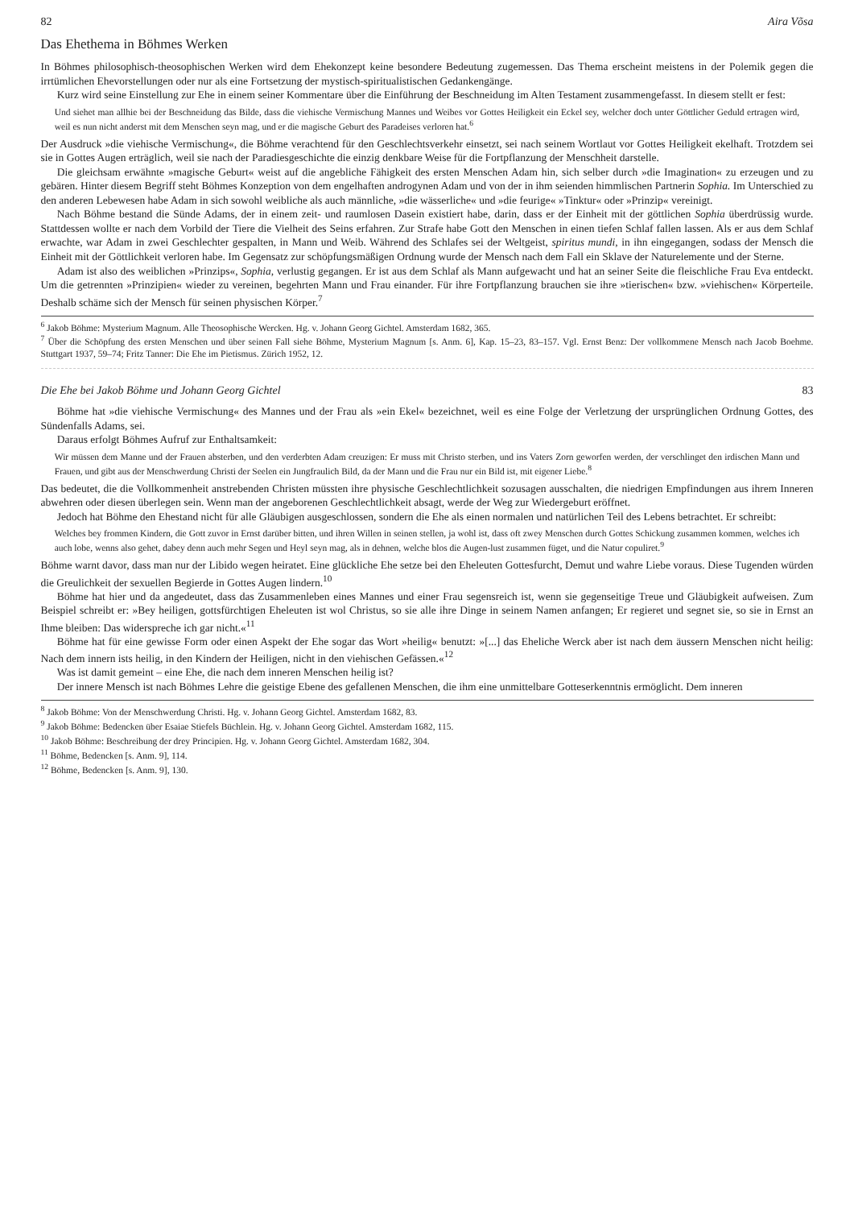82 Aira Võsa
Das Ehethema in Böhmes Werken
In Böhmes philosophisch-theosophischen Werken wird dem Ehekonzept keine besondere Bedeutung zugemessen. Das Thema erscheint meistens in der Polemik gegen die irrtümlichen Ehevorstellungen oder nur als eine Fortsetzung der mystisch-spiritualistischen Gedankengänge.
Kurz wird seine Einstellung zur Ehe in einem seiner Kommentare über die Einführung der Beschneidung im Alten Testament zusammengefasst. In diesem stellt er fest:
Und siehet man allhie bei der Beschneidung das Bilde, dass die viehische Vermischung Mannes und Weibes vor Gottes Heiligkeit ein Eckel sey, welcher doch unter Göttlicher Geduld ertragen wird, weil es nun nicht anderst mit dem Menschen seyn mag, und er die magische Geburt des Paradeises verloren hat.<sup>6</sup>
Der Ausdruck »die viehische Vermischung«, die Böhme verachtend für den Geschlechtsverkehr einsetzt, sei nach seinem Wortlaut vor Gottes Heiligkeit ekelhaft. Trotzdem sei sie in Gottes Augen erträglich, weil sie nach der Paradiesgeschichte die einzig denkbare Weise für die Fortpflanzung der Menschheit darstelle.
Die gleichsam erwähnte »magische Geburt« weist auf die angebliche Fähigkeit des ersten Menschen Adam hin, sich selber durch »die Imagination« zu erzeugen und zu gebären. Hinter diesem Begriff steht Böhmes Konzeption von dem engelhaften androgynen Adam und von der in ihm seienden himmlischen Partnerin Sophia. Im Unterschied zu den anderen Lebewesen habe Adam in sich sowohl weibliche als auch männliche, »die wässerliche« und »die feurige« »Tinktur« oder »Prinzip« vereinigt.
Nach Böhme bestand die Sünde Adams, der in einem zeit- und raumlosen Dasein existiert habe, darin, dass er der Einheit mit der göttlichen Sophia überdrüssig wurde. Stattdessen wollte er nach dem Vorbild der Tiere die Vielheit des Seins erfahren. Zur Strafe habe Gott den Menschen in einen tiefen Schlaf fallen lassen. Als er aus dem Schlaf erwachte, war Adam in zwei Geschlechter gespalten, in Mann und Weib. Während des Schlafes sei der Weltgeist, spiritus mundi, in ihn eingegangen, sodass der Mensch die Einheit mit der Göttlichkeit verloren habe. Im Gegensatz zur schöpfungsmäßigen Ordnung wurde der Mensch nach dem Fall ein Sklave der Naturelemente und der Sterne.
Adam ist also des weiblichen »Prinzips«, Sophia, verlustig gegangen. Er ist aus dem Schlaf als Mann aufgewacht und hat an seiner Seite die fleischliche Frau Eva entdeckt. Um die getrennten »Prinzipien« wieder zu vereinen, begehrten Mann und Frau einander. Für ihre Fortpflanzung brauchen sie ihre »tierischen« bzw. »viehischen« Körperteile. Deshalb schäme sich der Mensch für seinen physischen Körper.<sup>7</sup>
<sup>6</sup> Jakob Böhme: Mysterium Magnum. Alle Theosophische Wercken. Hg. v. Johann Georg Gichtel. Amsterdam 1682, 365.
<sup>7</sup> Über die Schöpfung des ersten Menschen und über seinen Fall siehe Böhme, Mysterium Magnum [s. Anm. 6], Kap. 15–23, 83–157. Vgl. Ernst Benz: Der vollkommene Mensch nach Jacob Boehme. Stuttgart 1937, 59–74; Fritz Tanner: Die Ehe im Pietismus. Zürich 1952, 12.
Die Ehe bei Jakob Böhme und Johann Georg Gichtel 83
Böhme hat »die viehische Vermischung« des Mannes und der Frau als »ein Ekel« bezeichnet, weil es eine Folge der Verletzung der ursprünglichen Ordnung Gottes, des Sündenfalls Adams, sei.
Daraus erfolgt Böhmes Aufruf zur Enthaltsamkeit:
Wir müssen dem Manne und der Frauen absterben, und den verderbten Adam creuzigen: Er muss mit Christo sterben, und ins Vaters Zorn geworfen werden, der verschlinget den irdischen Mann und Frauen, und gibt aus der Menschwerdung Christi der Seelen ein Jungfraulich Bild, da der Mann und die Frau nur ein Bild ist, mit eigener Liebe.<sup>8</sup>
Das bedeutet, die die Vollkommenheit anstrebenden Christen müssten ihre physische Geschlechtlichkeit sozusagen ausschalten, die niedrigen Empfindungen aus ihrem Inneren abwehren oder diesen überlegen sein. Wenn man der angeborenen Geschlechtlichkeit absagt, werde der Weg zur Wiedergeburt eröffnet.
Jedoch hat Böhme den Ehestand nicht für alle Gläubigen ausgeschlossen, sondern die Ehe als einen normalen und natürlichen Teil des Lebens betrachtet. Er schreibt:
Welches bey frommen Kindern, die Gott zuvor in Ernst darüber bitten, und ihren Willen in seinen stellen, ja wohl ist, dass oft zwey Menschen durch Gottes Schickung zusammen kommen, welches ich auch lobe, wenns also gehet, dabey denn auch mehr Segen und Heyl seyn mag, als in dehnen, welche blos die Augen-lust zusammen füget, und die Natur copuliret.<sup>9</sup>
Böhme warnt davor, dass man nur der Libido wegen heiratet. Eine glückliche Ehe setze bei den Eheleuten Gottesfurcht, Demut und wahre Liebe voraus. Diese Tugenden würden die Greulichkeit der sexuellen Begierde in Gottes Augen lindern.<sup>10</sup>
Böhme hat hier und da angedeutet, dass das Zusammenleben eines Mannes und einer Frau segensreich ist, wenn sie gegenseitige Treue und Gläubigkeit aufweisen. Zum Beispiel schreibt er: »Bey heiligen, gottsfürchtigen Eheleuten ist wol Christus, so sie alle ihre Dinge in seinem Namen anfangen; Er regieret und segnet sie, so sie in Ernst an Ihme bleiben: Das widerspreche ich gar nicht.«<sup>11</sup>
Böhme hat für eine gewisse Form oder einen Aspekt der Ehe sogar das Wort »heilig« benutzt: »[...] das Eheliche Werck aber ist nach dem äussern Menschen nicht heilig: Nach dem innern ists heilig, in den Kindern der Heiligen, nicht in den viehischen Gefässen.«<sup>12</sup>
Was ist damit gemeint – eine Ehe, die nach dem inneren Menschen heilig ist?
Der innere Mensch ist nach Böhmes Lehre die geistige Ebene des gefallenen Menschen, die ihm eine unmittelbare Gotteserkenntnis ermöglicht. Dem inneren
<sup>8</sup> Jakob Böhme: Von der Menschwerdung Christi. Hg. v. Johann Georg Gichtel. Amsterdam 1682, 83.
<sup>9</sup> Jakob Böhme: Bedencken über Esaiae Stiefels Büchlein. Hg. v. Johann Georg Gichtel. Amsterdam 1682, 115.
<sup>10</sup> Jakob Böhme: Beschreibung der drey Principien. Hg. v. Johann Georg Gichtel. Amsterdam 1682, 304.
<sup>11</sup> Böhme, Bedencken [s. Anm. 9], 114.
<sup>12</sup> Böhme, Bedencken [s. Anm. 9], 130.